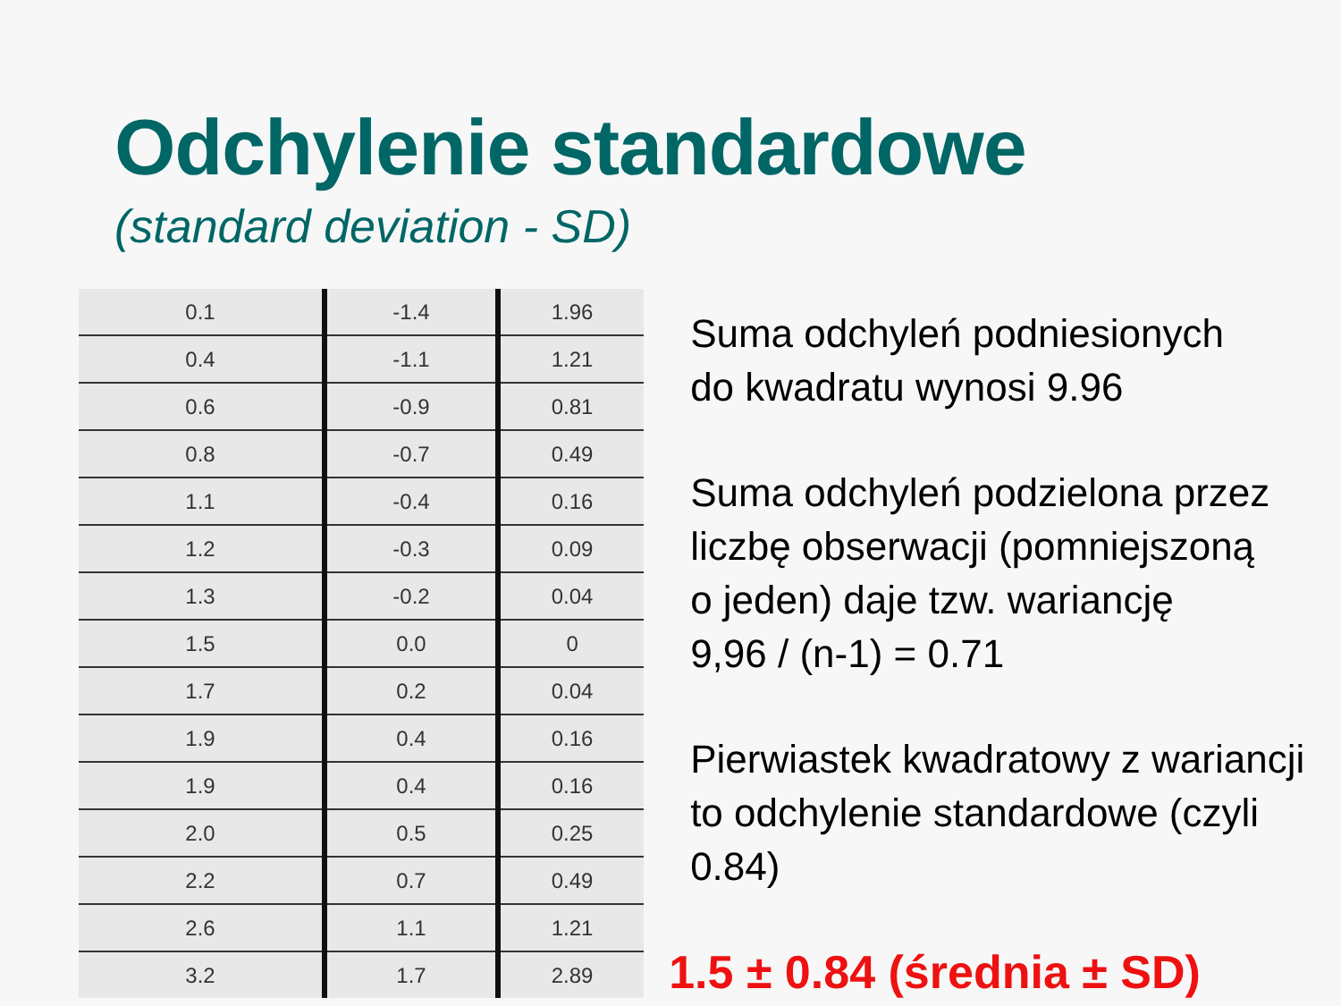Odchylenie standardowe
(standard deviation - SD)
| 0.1 | -1.4 | 1.96 |
| 0.4 | -1.1 | 1.21 |
| 0.6 | -0.9 | 0.81 |
| 0.8 | -0.7 | 0.49 |
| 1.1 | -0.4 | 0.16 |
| 1.2 | -0.3 | 0.09 |
| 1.3 | -0.2 | 0.04 |
| 1.5 | 0.0 | 0 |
| 1.7 | 0.2 | 0.04 |
| 1.9 | 0.4 | 0.16 |
| 1.9 | 0.4 | 0.16 |
| 2.0 | 0.5 | 0.25 |
| 2.2 | 0.7 | 0.49 |
| 2.6 | 1.1 | 1.21 |
| 3.2 | 1.7 | 2.89 |
Suma odchyleń podniesionych
do kwadratu wynosi 9.96
Suma odchyleń podzielona przez
liczbę obserwacji (pomniejszoną
o jeden) daje tzw. wariancję
9,96 / (n-1) = 0.71
Pierwiastek kwadratowy z wariancji
to odchylenie standardowe (czyli 0.84)
1.5 ± 0.84 (średnia ± SD)